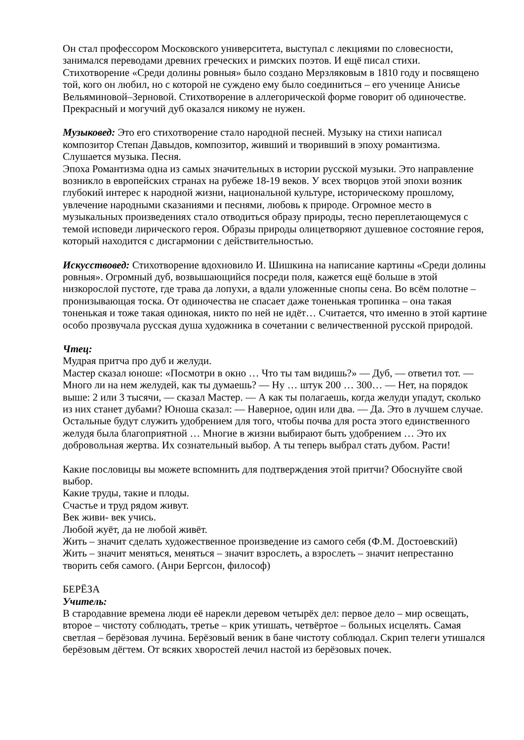Он стал профессором Московского университета, выступал с лекциями по словесности, занимался переводами древних греческих и римских поэтов. И ещё писал стихи. Стихотворение «Среди долины ровныя» было создано Мерзляковым в 1810 году и посвящено той, кого он любил, но с которой не суждено ему было соединиться – его ученице Анисье Вельяминовой–Зерновой. Стихотворение в аллегорической форме говорит об одиночестве. Прекрасный и могучий дуб оказался никому не нужен.
Музыковед: Это его стихотворение стало народной песней. Музыку на стихи написал композитор Степан Давыдов, композитор, живший и творивший в эпоху романтизма.
Слушается музыка. Песня.
Эпоха Романтизма одна из самых значительных в истории русской музыки. Это направление возникло в европейских странах на рубеже 18-19 веков. У всех творцов этой эпохи возник глубокий интерес к народной жизни, национальной культуре, историческому прошлому, увлечение народными сказаниями и песнями, любовь к природе. Огромное место в музыкальных произведениях стало отводиться образу природы, тесно переплетающемуся с темой исповеди лирического героя. Образы природы олицетворяют душевное состояние героя, который находится с дисгармонии с действительностью.
Искусствовед: Стихотворение вдохновило И. Шишкина на написание картины «Среди долины ровныя». Огромный дуб, возвышающийся посреди поля, кажется ещё больше в этой низкорослой пустоте, где трава да лопухи, а вдали уложенные снопы сена. Во всём полотне – пронизывающая тоска. От одиночества не спасает даже тоненькая тропинка – она такая тоненькая и тоже такая одинокая, никто по ней не идёт… Считается, что именно в этой картине особо прозвучала русская душа художника в сочетании с величественной русской природой.
Чтец:
Мудрая притча про дуб и желуди.
Мастер сказал юноше: «Посмотри в окно … Что ты там видишь?» — Дуб, — ответил тот. — Много ли на нем желудей, как ты думаешь? — Ну … штук 200 … 300… — Нет, на порядок выше: 2 или 3 тысячи, — сказал Мастер. — А как ты полагаешь, когда желуди упадут, сколько из них станет дубами? Юноша сказал: — Наверное, один или два. — Да. Это в лучшем случае. Остальные будут служить удобрением для того, чтобы почва для роста этого единственного желудя была благоприятной … Многие в жизни выбирают быть удобрением … Это их добровольная жертва. Их сознательный выбор. А ты теперь выбрал стать дубом. Расти!
Какие пословицы вы можете вспомнить для подтверждения этой притчи? Обоснуйте свой выбор.
Какие труды, такие и плоды.
Счастье и труд рядом живут.
Век живи- век учись.
Любой жуёт, да не любой живёт.
Жить – значит сделать художественное произведение из самого себя (Ф.М. Достоевский)
Жить – значит меняться, меняться – значит взрослеть, а взрослеть – значит непрестанно творить себя самого. (Анри Бергсон, философ)
БЕРЁЗА
Учитель:
В стародавние времена люди её нарекли деревом четырёх дел: первое дело – мир освещать, второе – чистоту соблюдать, третье – крик утишать, четвёртое – больных исцелять. Самая светлая – берёзовая лучина. Берёзовый веник в бане чистоту соблюдал. Скрип телеги утишался берёзовым дёгтем. От всяких хворостей лечил настой из берёзовых почек.